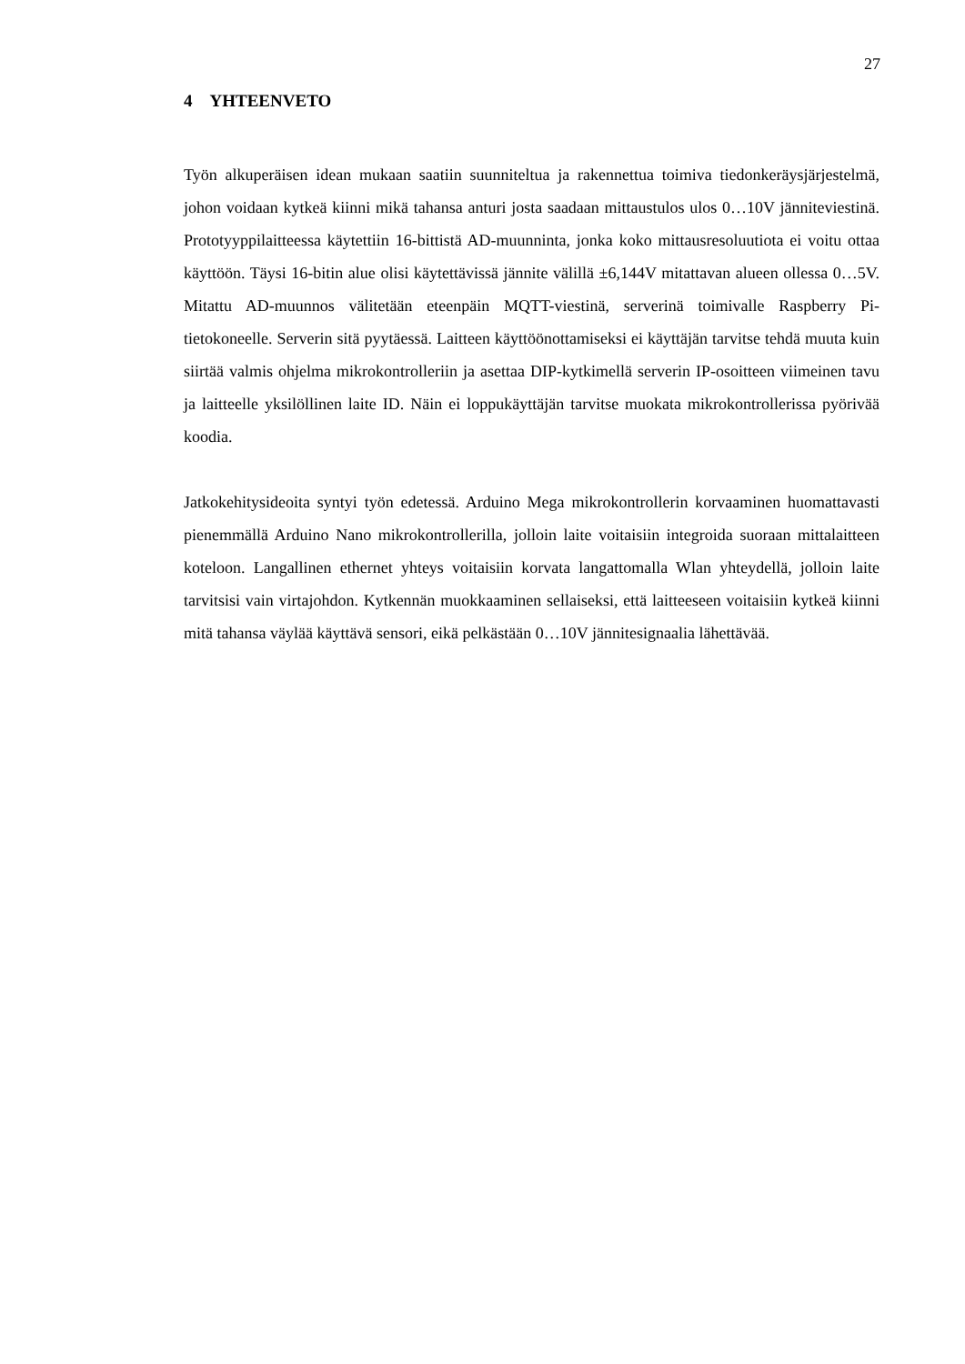27
4 YHTEENVETO
Työn alkuperäisen idean mukaan saatiin suunniteltua ja rakennettua toimiva tiedonkeräysjärjestelmä, johon voidaan kytkeä kiinni mikä tahansa anturi josta saadaan mittaustulos ulos 0…10V jänniteviestinä. Prototyyppilaitteessa käytettiin 16-bittistä AD-muunninta, jonka koko mittausresoluutiota ei voitu ottaa käyttöön. Täysi 16-bitin alue olisi käytettävissä jännite välillä ±6,144V mitattavan alueen ollessa 0…5V. Mitattu AD-muunnos välitetään eteenpäin MQTT-viestinä, serverinä toimivalle Raspberry Pi-tietokoneelle. Serverin sitä pyytäessä. Laitteen käyttöönottamiseksi ei käyttäjän tarvitse tehdä muuta kuin siirtää valmis ohjelma mikrokontrolleriin ja asettaa DIP-kytkimellä serverin IP-osoitteen viimeinen tavu ja laitteelle yksilöllinen laite ID. Näin ei loppukäyttäjän tarvitse muokata mikrokontrollerissa pyörivää koodia.
Jatkokehitysideoita syntyi työn edetessä. Arduino Mega mikrokontrollerin korvaaminen huomattavasti pienemmällä Arduino Nano mikrokontrollerilla, jolloin laite voitaisiin integroida suoraan mittalaitteen koteloon. Langallinen ethernet yhteys voitaisiin korvata langattomalla Wlan yhteydellä, jolloin laite tarvitsisi vain virtajohdon. Kytkennän muokkaaminen sellaiseksi, että laitteeseen voitaisiin kytkeä kiinni mitä tahansa väylää käyttävä sensori, eikä pelkästään 0…10V jännitesignaalia lähettävää.